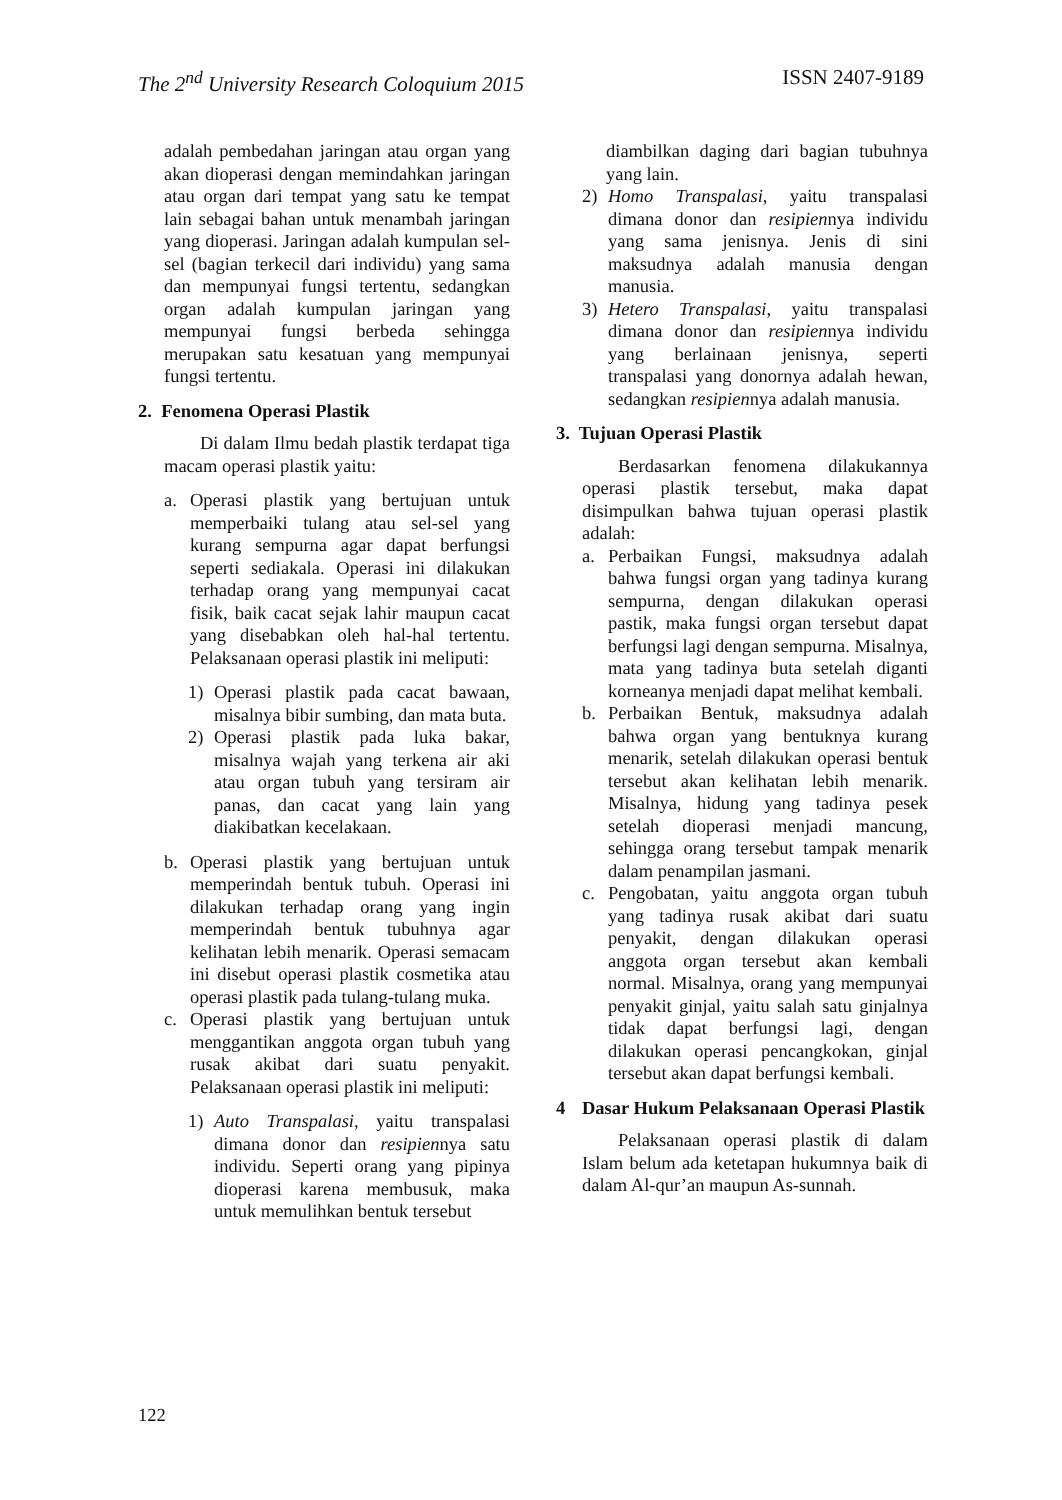The 2<sup>nd</sup> University Research Coloquium 2015 ISSN 2407-9189
adalah pembedahan jaringan atau organ yang akan dioperasi dengan memindahkan jaringan atau organ dari tempat yang satu ke tempat lain sebagai bahan untuk menambah jaringan yang dioperasi. Jaringan adalah kumpulan sel-sel (bagian terkecil dari individu) yang sama dan mempunyai fungsi tertentu, sedangkan organ adalah kumpulan jaringan yang mempunyai fungsi berbeda sehingga merupakan satu kesatuan yang mempunyai fungsi tertentu.
2. Fenomena Operasi Plastik
Di dalam Ilmu bedah plastik terdapat tiga macam operasi plastik yaitu:
a. Operasi plastik yang bertujuan untuk memperbaiki tulang atau sel-sel yang kurang sempurna agar dapat berfungsi seperti sediakala. Operasi ini dilakukan terhadap orang yang mempunyai cacat fisik, baik cacat sejak lahir maupun cacat yang disebabkan oleh hal-hal tertentu. Pelaksanaan operasi plastik ini meliputi:
1) Operasi plastik pada cacat bawaan, misalnya bibir sumbing, dan mata buta.
2) Operasi plastik pada luka bakar, misalnya wajah yang terkena air aki atau organ tubuh yang tersiram air panas, dan cacat yang lain yang diakibatkan kecelakaan.
b. Operasi plastik yang bertujuan untuk memperindah bentuk tubuh. Operasi ini dilakukan terhadap orang yang ingin memperindah bentuk tubuhnya agar kelihatan lebih menarik. Operasi semacam ini disebut operasi plastik cosmetika atau operasi plastik pada tulang-tulang muka.
c. Operasi plastik yang bertujuan untuk menggantikan anggota organ tubuh yang rusak akibat dari suatu penyakit. Pelaksanaan operasi plastik ini meliputi:
1) Auto Transpalasi, yaitu transpalasi dimana donor dan resipiennya satu individu. Seperti orang yang pipinya dioperasi karena membusuk, maka untuk memulihkan bentuk tersebut
diambilkan daging dari bagian tubuhnya yang lain.
2) Homo Transpalasi, yaitu transpalasi dimana donor dan resipiennya individu yang sama jenisnya. Jenis di sini maksudnya adalah manusia dengan manusia.
3) Hetero Transpalasi, yaitu transpalasi dimana donor dan resipiennya individu yang berlainaan jenisnya, seperti transpalasi yang donornya adalah hewan, sedangkan resipiennya adalah manusia.
3. Tujuan Operasi Plastik
Berdasarkan fenomena dilakukannya operasi plastik tersebut, maka dapat disimpulkan bahwa tujuan operasi plastik adalah:
a. Perbaikan Fungsi, maksudnya adalah bahwa fungsi organ yang tadinya kurang sempurna, dengan dilakukan operasi pastik, maka fungsi organ tersebut dapat berfungsi lagi dengan sempurna. Misalnya, mata yang tadinya buta setelah diganti korneanya menjadi dapat melihat kembali.
b. Perbaikan Bentuk, maksudnya adalah bahwa organ yang bentuknya kurang menarik, setelah dilakukan operasi bentuk tersebut akan kelihatan lebih menarik. Misalnya, hidung yang tadinya pesek setelah dioperasi menjadi mancung, sehingga orang tersebut tampak menarik dalam penampilan jasmani.
c. Pengobatan, yaitu anggota organ tubuh yang tadinya rusak akibat dari suatu penyakit, dengan dilakukan operasi anggota organ tersebut akan kembali normal. Misalnya, orang yang mempunyai penyakit ginjal, yaitu salah satu ginjalnya tidak dapat berfungsi lagi, dengan dilakukan operasi pencangkokan, ginjal tersebut akan dapat berfungsi kembali.
4 Dasar Hukum Pelaksanaan Operasi Plastik
Pelaksanaan operasi plastik di dalam Islam belum ada ketetapan hukumnya baik di dalam Al-qur’an maupun As-sunnah.
122